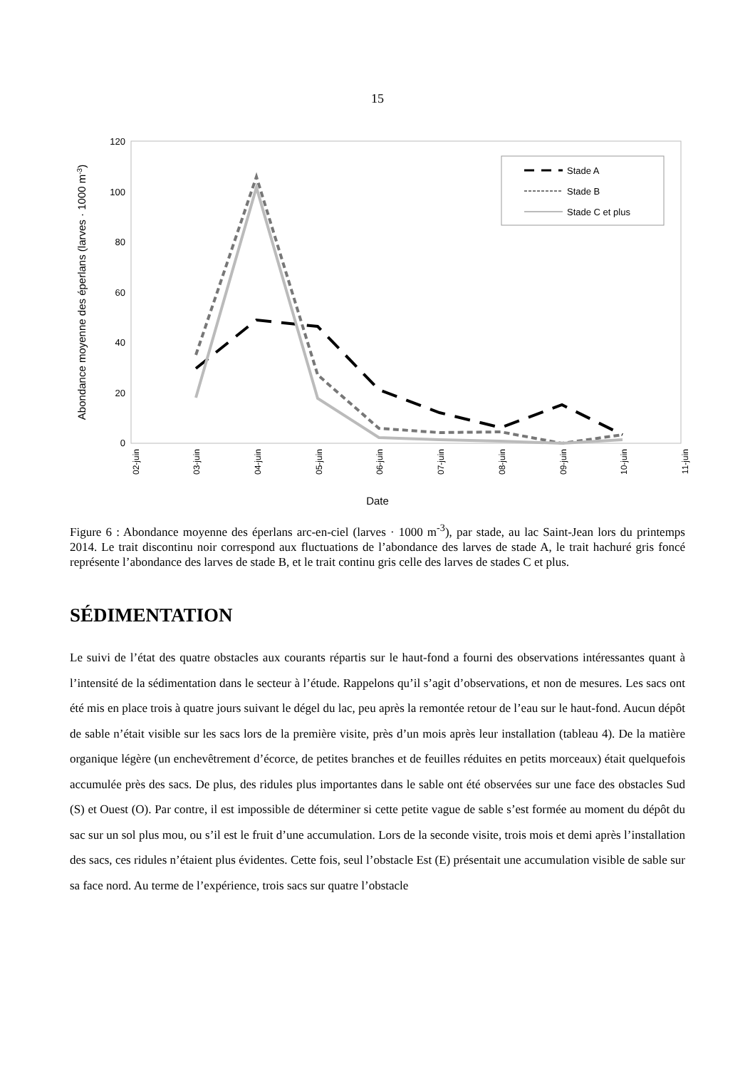15
120
100
80
60
40
20
0
Abondance moyenne des éperlans (larves · 1000 m-3)
02-juin
03-juin
04-juin
05-juin
06-juin
07-juin
08-juin
09-juin
10-juin
11-juin
Date
Stade A
Stade B
Stade C et plus
Figure 6 : Abondance moyenne des éperlans arc-en-ciel (larves · 1000 m<sup>-3</sup>), par stade, au lac Saint-Jean lors du printemps 2014. Le trait discontinu noir correspond aux fluctuations de l’abondance des larves de stade A, le trait hachuré gris foncé représente l’abondance des larves de stade B, et le trait continu gris celle des larves de stades C et plus.
SÉDIMENTATION
Le suivi de l’état des quatre obstacles aux courants répartis sur le haut-fond a fourni des observations intéressantes quant à l’intensité de la sédimentation dans le secteur à l’étude. Rappelons qu’il s’agit d’observations, et non de mesures. Les sacs ont été mis en place trois à quatre jours suivant le dégel du lac, peu après la remontée retour de l’eau sur le haut-fond. Aucun dépôt de sable n’était visible sur les sacs lors de la première visite, près d’un mois après leur installation (tableau 4). De la matière organique légère (un enchevêtrement d’écorce, de petites branches et de feuilles réduites en petits morceaux) était quelquefois accumulée près des sacs. De plus, des ridules plus importantes dans le sable ont été observées sur une face des obstacles Sud (S) et Ouest (O). Par contre, il est impossible de déterminer si cette petite vague de sable s’est formée au moment du dépôt du sac sur un sol plus mou, ou s’il est le fruit d’une accumulation. Lors de la seconde visite, trois mois et demi après l’installation des sacs, ces ridules n’étaient plus évidentes. Cette fois, seul l’obstacle Est (E) présentait une accumulation visible de sable sur sa face nord. Au terme de l’expérience, trois sacs sur quatre l’obstacle